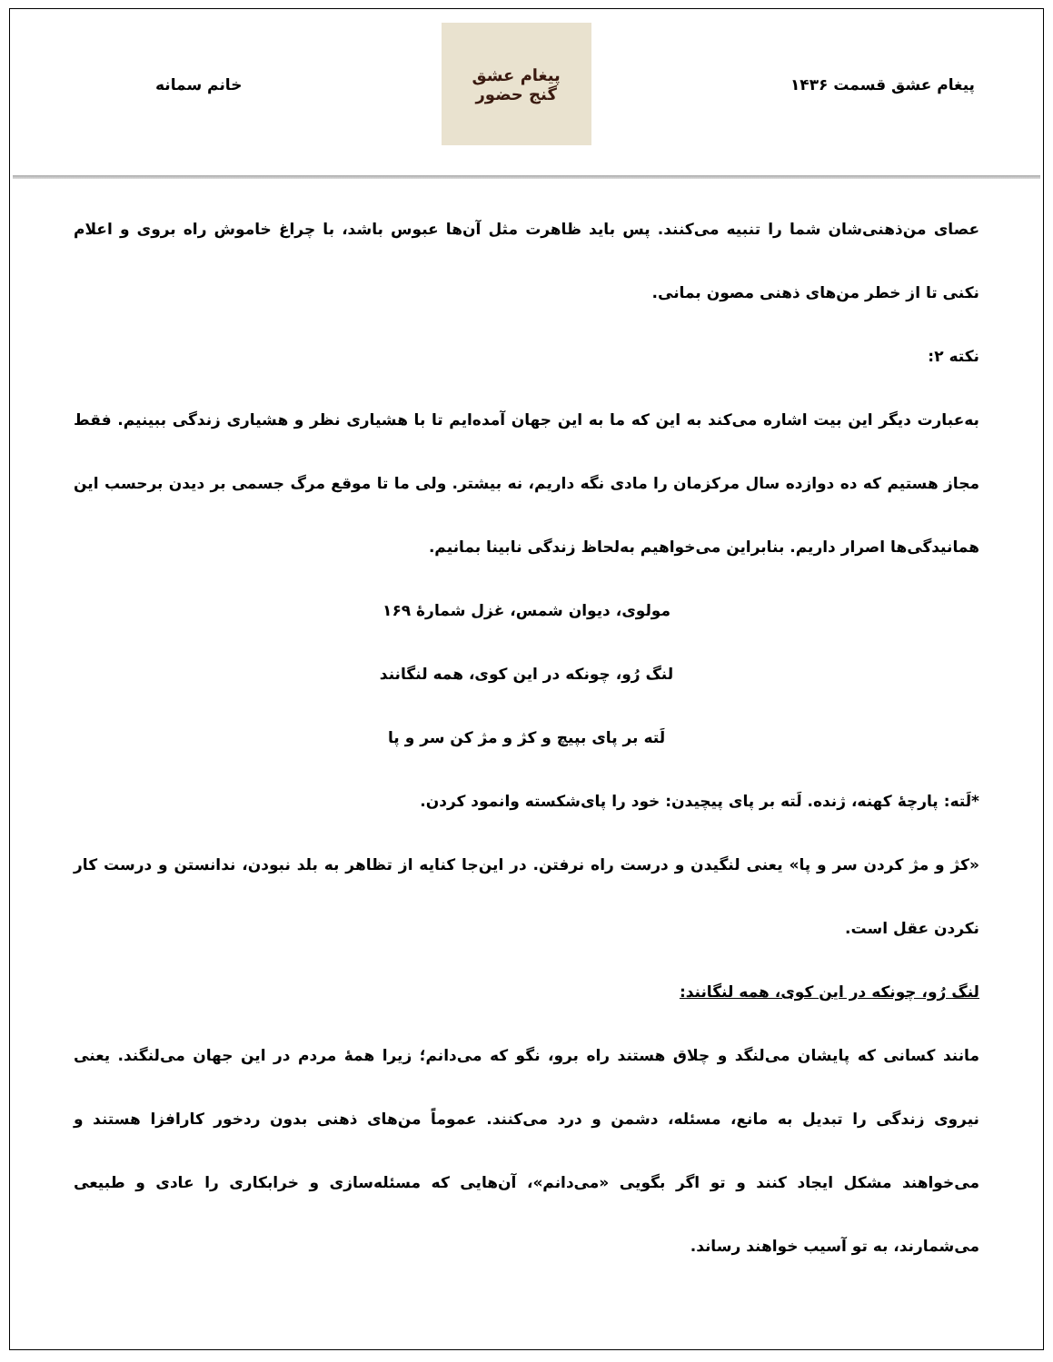پیغام عشق قسمت ۱۴۳۶
پیغام عشق
گنج حضور
خانم سمانه
عصای من‌ذهنی‌شان شما را تنبیه می‌کنند. پس باید ظاهرت مثل آن‌ها عبوس باشد، با چراغ خاموش راه بروی و اعلام نکنی تا از خطر من‌های ذهنی مصون بمانی.
نکته ۲:
به‌عبارت دیگر این بیت اشاره می‌کند به این که ما به این جهان آمده‌ایم تا با هشیاری نظر و هشیاری زندگی ببینیم. فقط مجاز هستیم که ده دوازده سال مرکزمان را مادی نگه داریم، نه بیشتر. ولی ما تا موقع مرگ جسمی بر دیدن برحسب این همانیدگی‌ها اصرار داریم. بنابراین می‌خواهیم به‌لحاظ زندگی نابینا بمانیم.
مولوی، دیوان شمس، غزل شمارهٔ ۱۶۹
لنگ رُو، چونکه در این کوی، همه لنگانند
لَته بر پای بپیچ و کژ و مژ کن سر و پا
*لَته: پارچهٔ کهنه، ژنده. لَته بر پای پیچیدن: خود را پای‌شکسته وانمود کردن.
«کژ و مژ کردن سر و پا» یعنی لنگیدن و درست راه نرفتن. در این‌جا کنایه از تظاهر به بلد نبودن، ندانستن و درست کار نکردن عقل است.
لنگ رُو، چونکه در این کوی، همه لنگانند:
مانند کسانی که پایشان می‌لنگد و چلاق هستند راه برو، نگو که می‌دانم؛ زیرا همهٔ مردم در این جهان می‌لنگند. یعنی نیروی زندگی را تبدیل به مانع، مسئله، دشمن و درد می‌کنند. عموماً من‌های ذهنی بدون ردخور کارافزا هستند و می‌خواهند مشکل ایجاد کنند و تو اگر بگویی «می‌دانم»، آن‌هایی که مسئله‌سازی و خرابکاری را عادی و طبیعی می‌شمارند، به تو آسیب خواهند رساند.